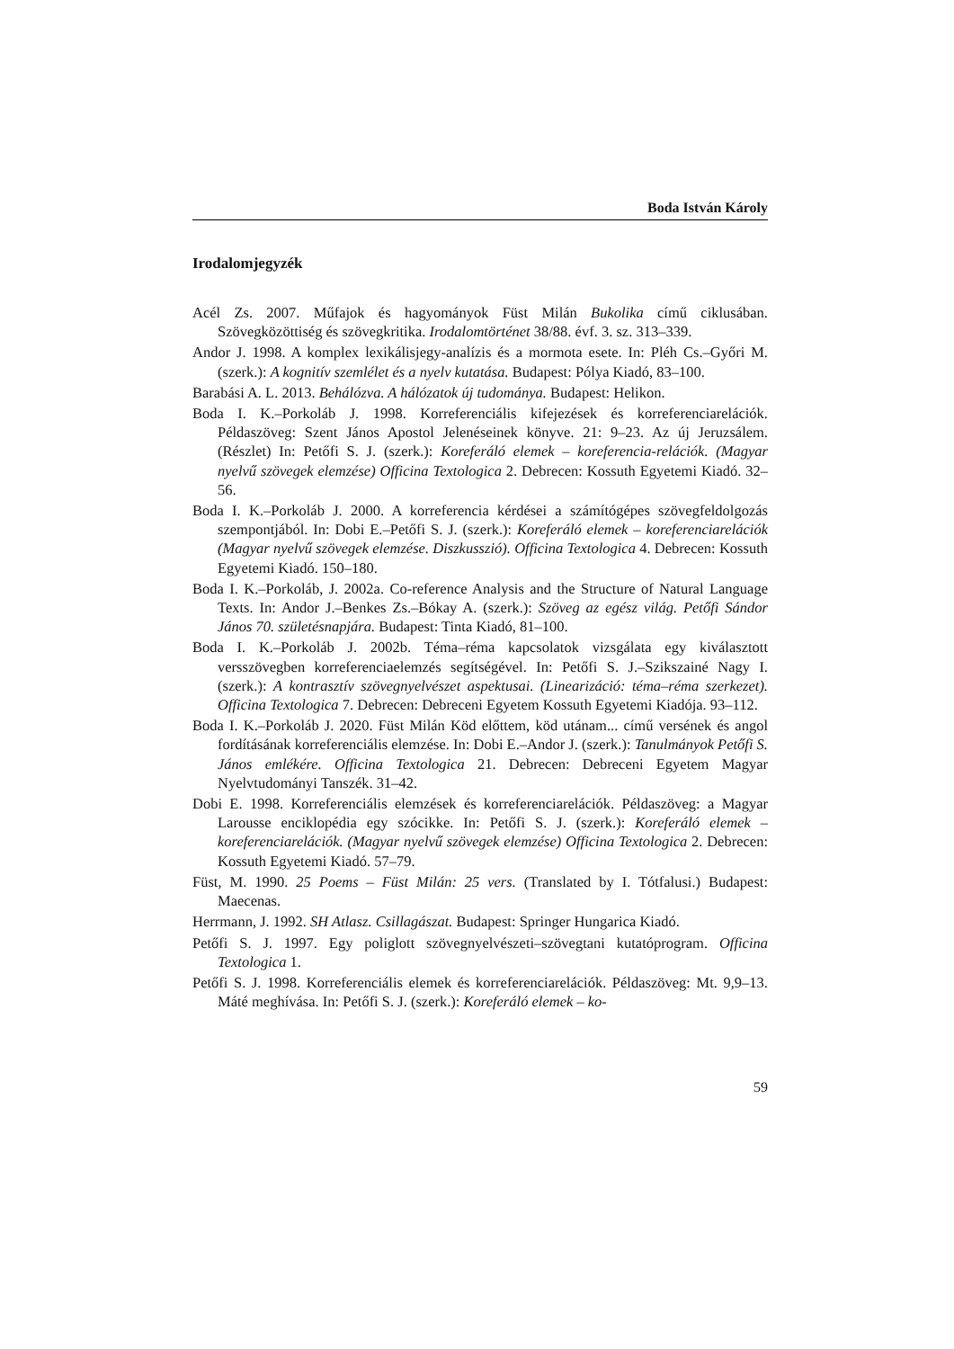Boda István Károly
Irodalomjegyzék
Acél Zs. 2007. Műfajok és hagyományok Füst Milán Bukolika című ciklusában. Szövegközöttiség és szövegkritika. Irodalomtörténet 38/88. évf. 3. sz. 313–339.
Andor J. 1998. A komplex lexikálisjegy-analízis és a mormota esete. In: Pléh Cs.–Győri M. (szerk.): A kognitív szemlélet és a nyelv kutatása. Budapest: Pólya Kiadó, 83–100.
Barabási A. L. 2013. Behálózva. A hálózatok új tudománya. Budapest: Helikon.
Boda I. K.–Porkoláb J. 1998. Korreferenciális kifejezések és korreferenciarelációk. Példaszöveg: Szent János Apostol Jelenéseinek könyve. 21: 9–23. Az új Jeruzsálem. (Részlet) In: Petőfi S. J. (szerk.): Koreferáló elemek – koreferencia-relációk. (Magyar nyelvű szövegek elemzése) Officina Textologica 2. Debrecen: Kossuth Egyetemi Kiadó. 32–56.
Boda I. K.–Porkoláb J. 2000. A korreferencia kérdései a számítógépes szövegfeldolgozás szempontjából. In: Dobi E.–Petőfi S. J. (szerk.): Koreferáló elemek – koreferenciarelációk (Magyar nyelvű szövegek elemzése. Diszkusszió). Officina Textologica 4. Debrecen: Kossuth Egyetemi Kiadó. 150–180.
Boda I. K.–Porkoláb, J. 2002a. Co-reference Analysis and the Structure of Natural Language Texts. In: Andor J.–Benkes Zs.–Bókay A. (szerk.): Szöveg az egész világ. Petőfi Sándor János 70. születésnapjára. Budapest: Tinta Kiadó, 81–100.
Boda I. K.–Porkoláb J. 2002b. Téma–réma kapcsolatok vizsgálata egy kiválasztott versszövegben korreferenciaelemzés segítségével. In: Petőfi S. J.–Szikszainé Nagy I. (szerk.): A kontrasztív szövegnyelvészet aspektusai. (Linearizáció: téma–réma szerkezet). Officina Textologica 7. Debrecen: Debreceni Egyetem Kossuth Egyetemi Kiadója. 93–112.
Boda I. K.–Porkoláb J. 2020. Füst Milán Köd előttem, köd utánam... című versének és angol fordításának korreferenciális elemzése. In: Dobi E.–Andor J. (szerk.): Tanulmányok Petőfi S. János emlékére. Officina Textologica 21. Debrecen: Debreceni Egyetem Magyar Nyelvtudományi Tanszék. 31–42.
Dobi E. 1998. Korreferenciális elemzések és korreferenciarelációk. Példaszöveg: a Magyar Larousse enciklopédia egy szócikke. In: Petőfi S. J. (szerk.): Koreferáló elemek – koreferenciarelációk. (Magyar nyelvű szövegek elemzése) Officina Textologica 2. Debrecen: Kossuth Egyetemi Kiadó. 57–79.
Füst, M. 1990. 25 Poems – Füst Milán: 25 vers. (Translated by I. Tótfalusi.) Budapest: Maecenas.
Herrmann, J. 1992. SH Atlasz. Csillagászat. Budapest: Springer Hungarica Kiadó.
Petőfi S. J. 1997. Egy poliglott szövegnyelvészeti–szövegtani kutatóprogram. Officina Textologica 1.
Petőfi S. J. 1998. Korreferenciális elemek és korreferenciarelációk. Példaszöveg: Mt. 9,9–13. Máté meghívása. In: Petőfi S. J. (szerk.): Koreferáló elemek – ko-
59